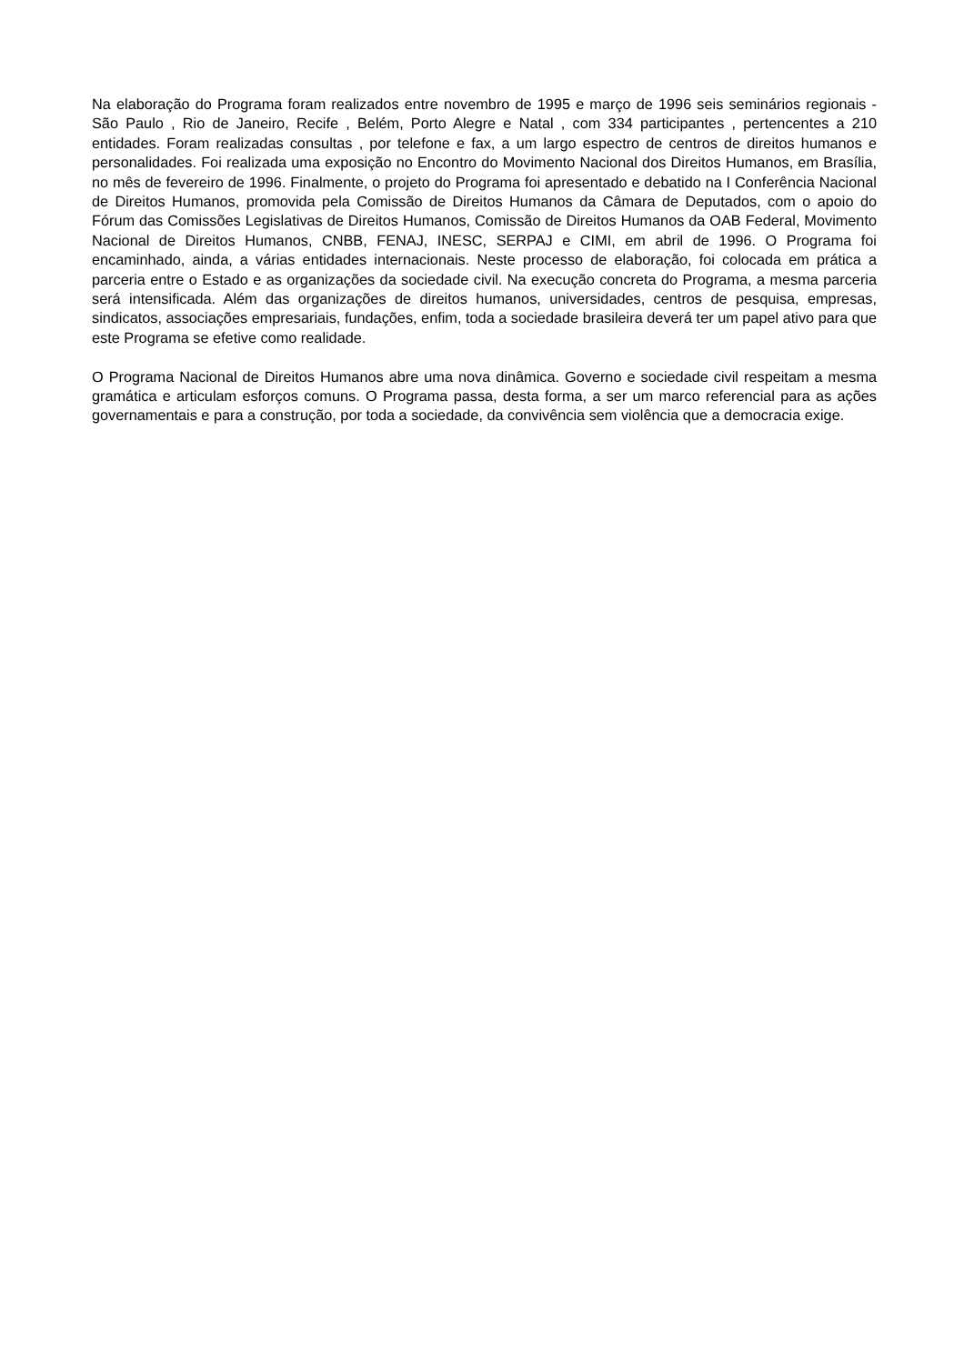Na elaboração do Programa foram realizados entre novembro de 1995 e março de 1996 seis seminários regionais - São Paulo , Rio de Janeiro, Recife , Belém, Porto Alegre e Natal , com 334 participantes , pertencentes a 210 entidades. Foram realizadas consultas , por telefone e fax, a um largo espectro de centros de direitos humanos e personalidades. Foi realizada uma exposição no Encontro do Movimento Nacional dos Direitos Humanos, em Brasília, no mês de fevereiro de 1996. Finalmente, o projeto do Programa foi apresentado e debatido na I Conferência Nacional de Direitos Humanos, promovida pela Comissão de Direitos Humanos da Câmara de Deputados, com o apoio do Fórum das Comissões Legislativas de Direitos Humanos, Comissão de Direitos Humanos da OAB Federal, Movimento Nacional de Direitos Humanos, CNBB, FENAJ, INESC, SERPAJ e CIMI, em abril de 1996. O Programa foi encaminhado, ainda, a várias entidades internacionais. Neste processo de elaboração, foi colocada em prática a parceria entre o Estado e as organizações da sociedade civil. Na execução concreta do Programa, a mesma parceria será intensificada. Além das organizações de direitos humanos, universidades, centros de pesquisa, empresas, sindicatos, associações empresariais, fundações, enfim, toda a sociedade brasileira deverá ter um papel ativo para que este Programa se efetive como realidade.
O Programa Nacional de Direitos Humanos abre uma nova dinâmica. Governo e sociedade civil respeitam a mesma gramática e articulam esforços comuns. O Programa passa, desta forma, a ser um marco referencial para as ações governamentais e para a construção, por toda a sociedade, da convivência sem violência que a democracia exige.